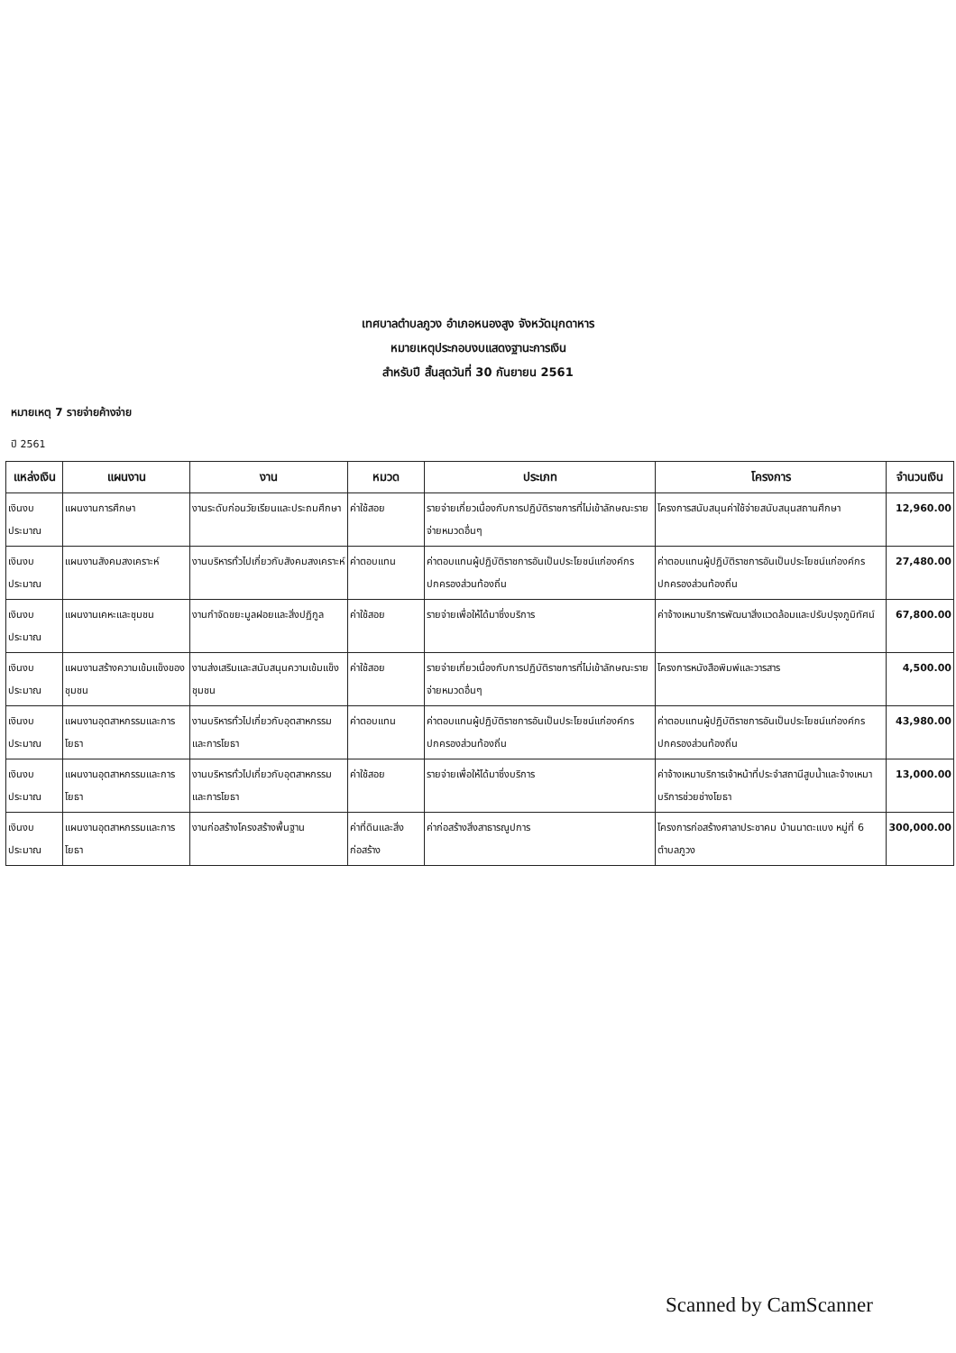เทศบาลตำบลภูวง อำเภอหนองสูง จังหวัดมุกดาหาร
หมายเหตุประกอบงบแสดงฐานะการเงิน
สำหรับปี สิ้นสุดวันที่ 30 กันยายน 2561
หมายเหตุ 7 รายจ่ายค้างจ่าย
ปี 2561
| แหล่งเงิน | แผนงาน | งาน | หมวด | ประเภท | โครงการ | จำนวนเงิน |
| --- | --- | --- | --- | --- | --- | --- |
| เงินงบประมาณ | แผนงานการศึกษา | งานระดับก่อนวัยเรียนและประถมศึกษา | ค่าใช้สอย | รายจ่ายเกี่ยวเนื่องกับการปฏิบัติราชการที่ไม่เข้าลักษณะรายจ่ายหมวดอื่นๆ | โครงการสนับสนุนค่าใช้จ่ายสนับสนุนสถานศึกษา | 12,960.00 |
| เงินงบประมาณ | แผนงานสังคมสงเคราะห์ | งานบริหารทั่วไปเกี่ยวกับสังคมสงเคราะห์ | ค่าตอบแทน | ค่าตอบแทนผู้ปฏิบัติราชการอันเป็นประโยชน์แก่องค์กรปกครองส่วนท้องถิ่น | ค่าตอบแทนผู้ปฏิบัติราชการอันเป็นประโยชน์แก่องค์กรปกครองส่วนท้องถิ่น | 27,480.00 |
| เงินงบประมาณ | แผนงานเคหะและชุมชน | งานกำจัดขยะมูลฝอยและสิ่งปฏิกูล | ค่าใช้สอย | รายจ่ายเพื่อให้ได้มาซึ่งบริการ | ค่าจ้างเหมาบริการพัฒนาสิ่งแวดล้อมและปรับปรุงภูมิทัศน์ | 67,800.00 |
| เงินงบประมาณ | แผนงานสร้างความเข้มแข็งของชุมชน | งานส่งเสริมและสนับสนุนความเข้มแข็งชุมชน | ค่าใช้สอย | รายจ่ายเกี่ยวเนื่องกับการปฏิบัติราชการที่ไม่เข้าลักษณะรายจ่ายหมวดอื่นๆ | โครงการหนังสือพิมพ์และวารสาร | 4,500.00 |
| เงินงบประมาณ | แผนงานอุตสาหกรรมและการโยธา | งานบริหารทั่วไปเกี่ยวกับอุตสาหกรรมและการโยธา | ค่าตอบแทน | ค่าตอบแทนผู้ปฏิบัติราชการอันเป็นประโยชน์แก่องค์กรปกครองส่วนท้องถิ่น | ค่าตอบแทนผู้ปฏิบัติราชการอันเป็นประโยชน์แก่องค์กรปกครองส่วนท้องถิ่น | 43,980.00 |
| เงินงบประมาณ | แผนงานอุตสาหกรรมและการโยธา | งานบริหารทั่วไปเกี่ยวกับอุตสาหกรรมและการโยธา | ค่าใช้สอย | รายจ่ายเพื่อให้ได้มาซึ่งบริการ | ค่าจ้างเหมาบริการเจ้าหน้าที่ประจำสถานีสูบน้ำและจ้างเหมาบริการช่วยช่างโยธา | 13,000.00 |
| เงินงบประมาณ | แผนงานอุตสาหกรรมและการโยธา | งานก่อสร้างโครงสร้างพื้นฐาน | ค่าที่ดินและสิ่งก่อสร้าง | ค่าก่อสร้างสิ่งสาธารณูปการ | โครงการก่อสร้างศาลาประชาคม บ้านนาตะแบง หมู่ที่ 6 ตำบลภูวง | 300,000.00 |
Scanned by CamScanner